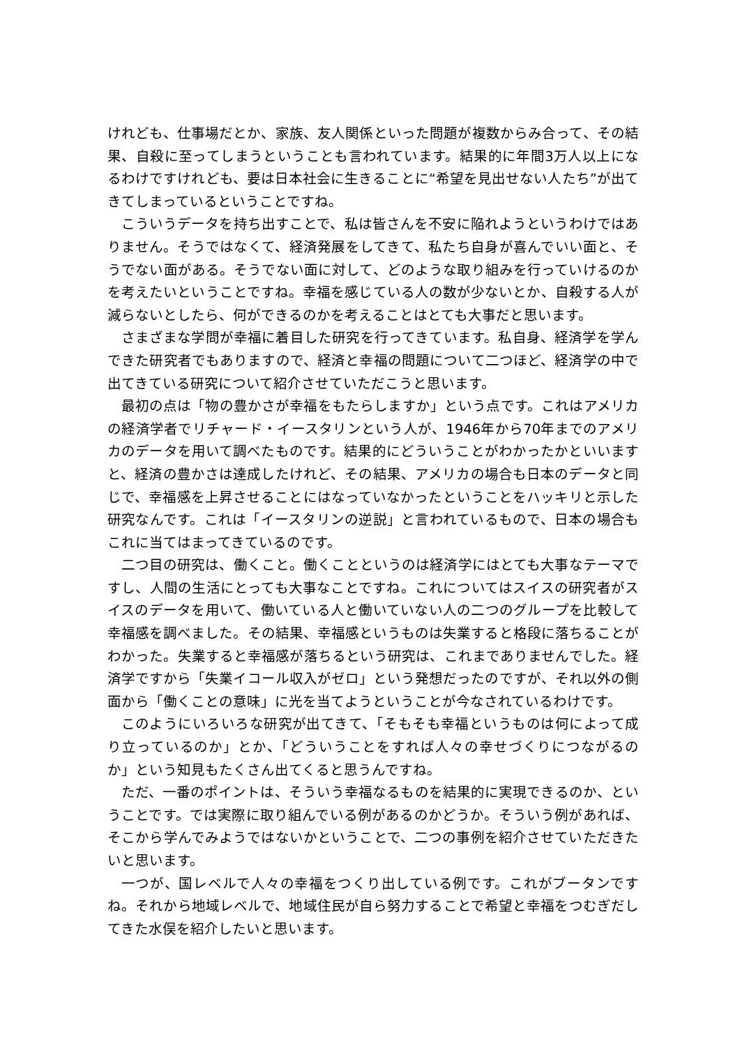けれども、仕事場だとか、家族、友人関係といった問題が複数からみ合って、その結果、自殺に至ってしまうということも言われています。結果的に年間3万人以上になるわけですけれども、要は日本社会に生きることに“希望を見出せない人たち”が出てきてしまっているということですね。
こういうデータを持ち出すことで、私は皆さんを不安に陥れようというわけではありません。そうではなくて、経済発展をしてきて、私たち自身が喜んでいい面と、そうでない面がある。そうでない面に対して、どのような取り組みを行っていけるのかを考えたいということですね。幸福を感じている人の数が少ないとか、自殺する人が減らないとしたら、何ができるのかを考えることはとても大事だと思います。
さまざまな学問が幸福に着目した研究を行ってきています。私自身、経済学を学んできた研究者でもありますので、経済と幸福の問題について二つほど、経済学の中で出てきている研究について紹介させていただこうと思います。
最初の点は「物の豊かさが幸福をもたらしますか」という点です。これはアメリカの経済学者でリチャード・イースタリンという人が、1946年から70年までのアメリカのデータを用いて調べたものです。結果的にどういうことがわかったかといいますと、経済の豊かさは達成したけれど、その結果、アメリカの場合も日本のデータと同じで、幸福感を上昇させることにはなっていなかったということをハッキリと示した研究なんです。これは「イースタリンの逆説」と言われているもので、日本の場合もこれに当てはまってきているのです。
二つ目の研究は、働くこと。働くことというのは経済学にはとても大事なテーマですし、人間の生活にとっても大事なことですね。これについてはスイスの研究者がスイスのデータを用いて、働いている人と働いていない人の二つのグループを比較して幸福感を調べました。その結果、幸福感というものは失業すると格段に落ちることがわかった。失業すると幸福感が落ちるという研究は、これまでありませんでした。経済学ですから「失業イコール収入がゼロ」という発想だったのですが、それ以外の側面から「働くことの意味」に光を当てようということが今なされているわけです。
このようにいろいろな研究が出てきて、「そもそも幸福というものは何によって成り立っているのか」とか、「どういうことをすれば人々の幸せづくりにつながるのか」という知見もたくさん出てくると思うんですね。
ただ、一番のポイントは、そういう幸福なるものを結果的に実現できるのか、ということです。では実際に取り組んでいる例があるのかどうか。そういう例があれば、そこから学んでみようではないかということで、二つの事例を紹介させていただきたいと思います。
一つが、国レベルで人々の幸福をつくり出している例です。これがブータンですね。それから地域レベルで、地域住民が自ら努力することで希望と幸福をつむぎだしてきた水俣を紹介したいと思います。